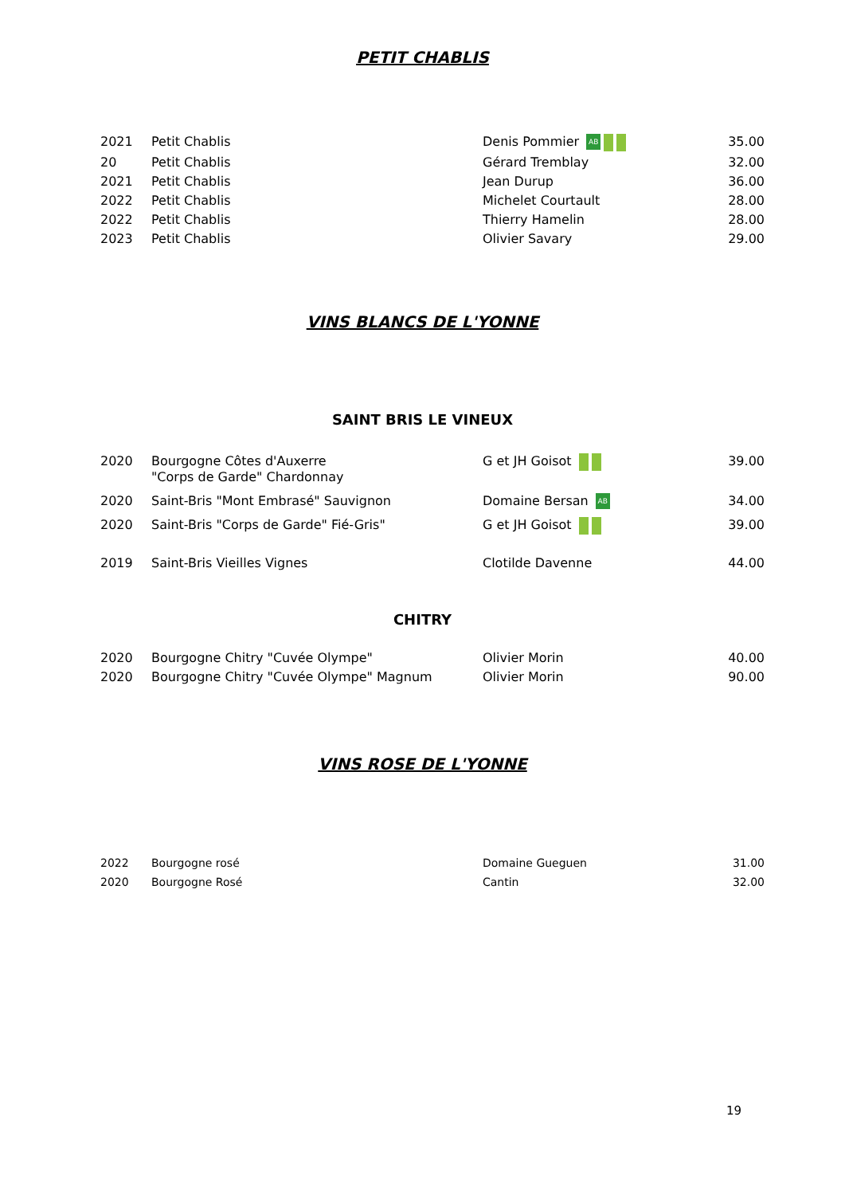PETIT CHABLIS
| 2021 | Petit Chablis | Denis Pommier AB | 35.00 |
| 20 | Petit Chablis | Gérard Tremblay | 32.00 |
| 2021 | Petit Chablis | Jean Durup | 36.00 |
| 2022 | Petit Chablis | Michelet Courtault | 28.00 |
| 2022 | Petit Chablis | Thierry Hamelin | 28.00 |
| 2023 | Petit Chablis | Olivier Savary | 29.00 |
VINS BLANCS DE L'YONNE
SAINT BRIS LE VINEUX
| 2020 | Bourgogne Côtes d'Auxerre "Corps de Garde" Chardonnay | G et JH Goisot | 39.00 |
| 2020 | Saint-Bris "Mont Embrasé" Sauvignon | Domaine Bersan AB | 34.00 |
| 2020 | Saint-Bris "Corps de Garde" Fié-Gris" | G et JH Goisot | 39.00 |
| 2019 | Saint-Bris Vieilles Vignes | Clotilde Davenne | 44.00 |
CHITRY
| 2020 | Bourgogne Chitry "Cuvée Olympe" | Olivier Morin | 40.00 |
| 2020 | Bourgogne Chitry "Cuvée Olympe" Magnum | Olivier Morin | 90.00 |
VINS ROSE DE L'YONNE
| 2022 | Bourgogne rosé | Domaine Gueguen | 31.00 |
| 2020 | Bourgogne Rosé | Cantin | 32.00 |
19